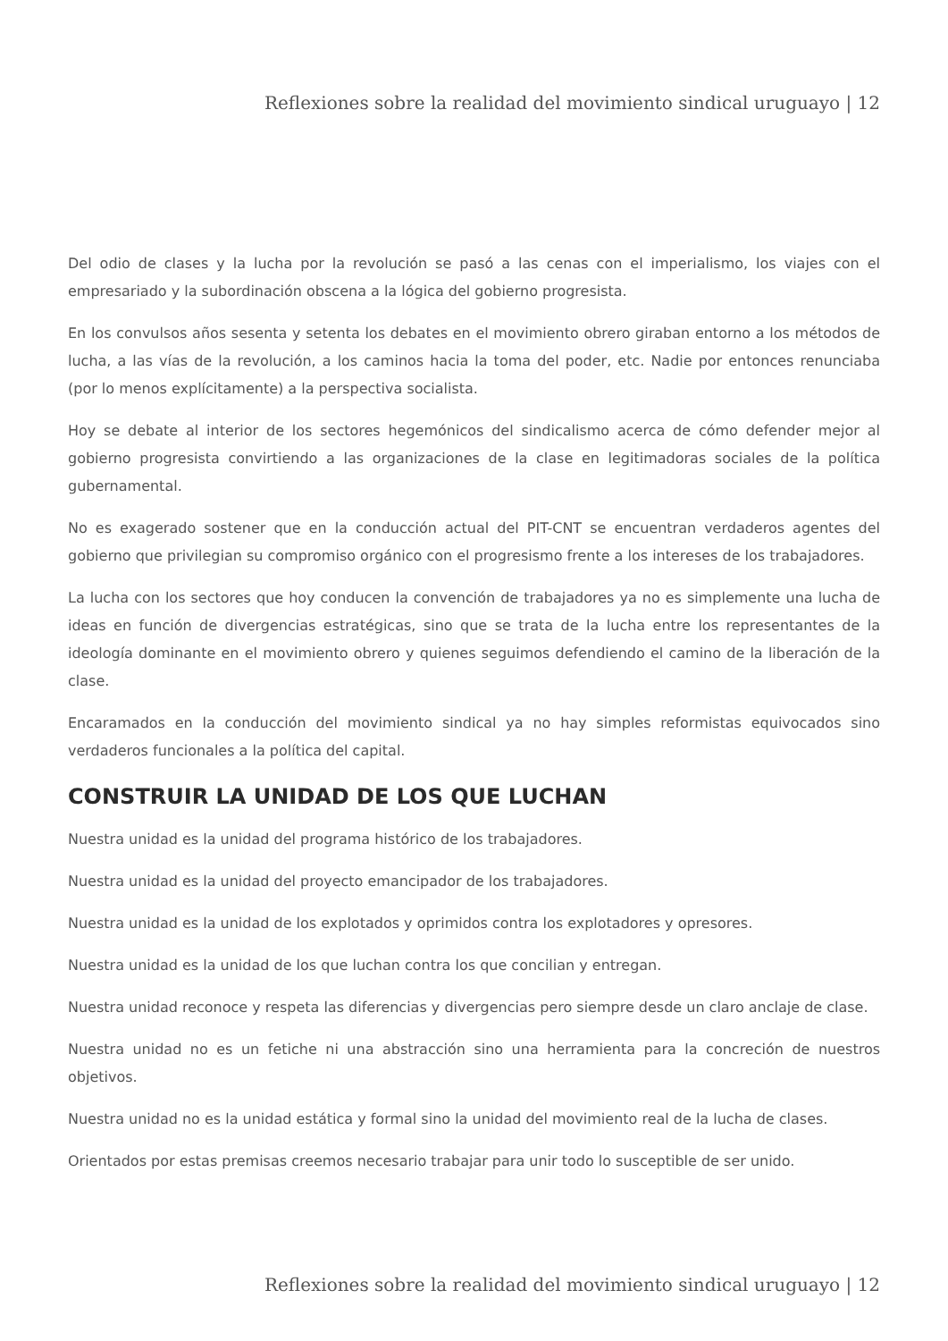Reflexiones sobre la realidad del movimiento sindical uruguayo | 12
Del odio de clases y la lucha por la revolución se pasó a las cenas con el imperialismo, los viajes con el empresariado y la subordinación obscena a la lógica del gobierno progresista.
En los convulsos años sesenta y setenta los debates en el movimiento obrero giraban entorno a los métodos de lucha, a las vías de la revolución, a los caminos hacia la toma del poder, etc. Nadie por entonces renunciaba (por lo menos explícitamente) a la perspectiva socialista.
Hoy se debate al interior de los sectores hegemónicos del sindicalismo acerca de cómo defender mejor al gobierno progresista convirtiendo a las organizaciones de la clase en legitimadoras sociales de la política gubernamental.
No es exagerado sostener que en la conducción actual del PIT-CNT se encuentran verdaderos agentes del gobierno que privilegian su compromiso orgánico con el progresismo frente a los intereses de los trabajadores.
La lucha con los sectores que hoy conducen la convención de trabajadores ya no es simplemente una lucha de ideas en función de divergencias estratégicas, sino que se trata de la lucha entre los representantes de la ideología dominante en el movimiento obrero y quienes seguimos defendiendo el camino de la liberación de la clase.
Encaramados en la conducción del movimiento sindical ya no hay simples reformistas equivocados sino verdaderos funcionales a la política del capital.
CONSTRUIR LA UNIDAD DE LOS QUE LUCHAN
Nuestra unidad es la unidad del programa histórico de los trabajadores.
Nuestra unidad es la unidad del proyecto emancipador de los trabajadores.
Nuestra unidad es la unidad de los explotados y oprimidos contra los explotadores y opresores.
Nuestra unidad es la unidad de los que luchan contra los que concilian y entregan.
Nuestra unidad reconoce y respeta las diferencias y divergencias pero siempre desde un claro anclaje de clase.
Nuestra unidad no es un fetiche ni una abstracción sino una herramienta para la concreción de nuestros objetivos.
Nuestra unidad no es la unidad estática y formal sino la unidad del movimiento real de la lucha de clases.
Orientados por estas premisas creemos necesario trabajar para unir todo lo susceptible de ser unido.
Reflexiones sobre la realidad del movimiento sindical uruguayo | 12